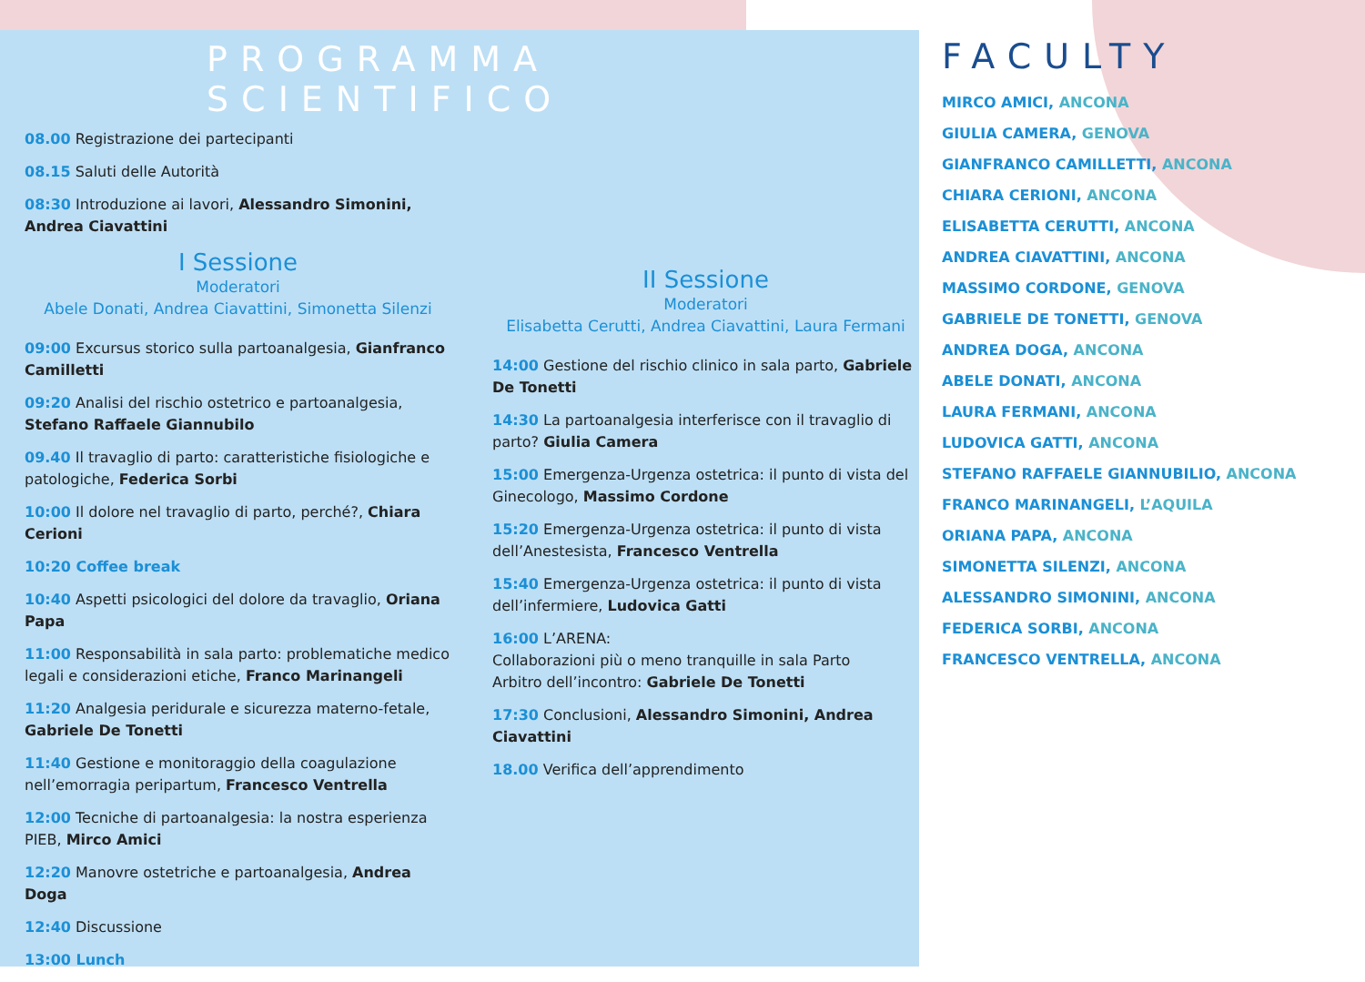PROGRAMMA SCIENTIFICO
08.00 Registrazione dei partecipanti
08.15 Saluti delle Autorità
08:30 Introduzione ai lavori, Alessandro Simonini, Andrea Ciavattini
I Sessione
Moderatori
Abele Donati, Andrea Ciavattini, Simonetta Silenzi
09:00 Excursus storico sulla partoanalgesia, Gianfranco Camilletti
09:20 Analisi del rischio ostetrico e partoanalgesia, Stefano Raffaele Giannubilo
09.40 Il travaglio di parto: caratteristiche fisiologiche e patologiche, Federica Sorbi
10:00 Il dolore nel travaglio di parto, perché?, Chiara Cerioni
10:20 Coffee break
10:40 Aspetti psicologici del dolore da travaglio, Oriana Papa
11:00 Responsabilità in sala parto: problematiche medico legali e considerazioni etiche, Franco Marinangeli
11:20 Analgesia peridurale e sicurezza materno-fetale, Gabriele De Tonetti
11:40 Gestione e monitoraggio della coagulazione nell’emorragia peripartum, Francesco Ventrella
12:00 Tecniche di partoanalgesia: la nostra esperienza PIEB, Mirco Amici
12:20 Manovre ostetriche e partoanalgesia, Andrea Doga
12:40 Discussione
13:00 Lunch
II Sessione
Moderatori
Elisabetta Cerutti, Andrea Ciavattini, Laura Fermani
14:00 Gestione del rischio clinico in sala parto, Gabriele De Tonetti
14:30 La partoanalgesia interferisce con il travaglio di parto? Giulia Camera
15:00 Emergenza-Urgenza ostetrica: il punto di vista del Ginecologo, Massimo Cordone
15:20 Emergenza-Urgenza ostetrica: il punto di vista dell’Anestesista, Francesco Ventrella
15:40 Emergenza-Urgenza ostetrica: il punto di vista dell’infermiere, Ludovica Gatti
16:00 L’ARENA:
Collaborazioni più o meno tranquille in sala Parto
Arbitro dell’incontro: Gabriele De Tonetti
17:30 Conclusioni, Alessandro Simonini, Andrea Ciavattini
18.00 Verifica dell’apprendimento
FACULTY
MIRCO AMICI, ANCONA
GIULIA CAMERA, GENOVA
GIANFRANCO CAMILLETTI, ANCONA
CHIARA CERIONI, ANCONA
ELISABETTA CERUTTI, ANCONA
ANDREA CIAVATTINI, ANCONA
MASSIMO CORDONE, GENOVA
GABRIELE DE TONETTI, GENOVA
ANDREA DOGA, ANCONA
ABELE DONATI, ANCONA
LAURA FERMANI, ANCONA
LUDOVICA GATTI, ANCONA
STEFANO RAFFAELE GIANNUBILIO, ANCONA
FRANCO MARINANGELI, L’AQUILA
ORIANA PAPA, ANCONA
SIMONETTA SILENZI, ANCONA
ALESSANDRO SIMONINI, ANCONA
FEDERICA SORBI, ANCONA
FRANCESCO VENTRELLA, ANCONA